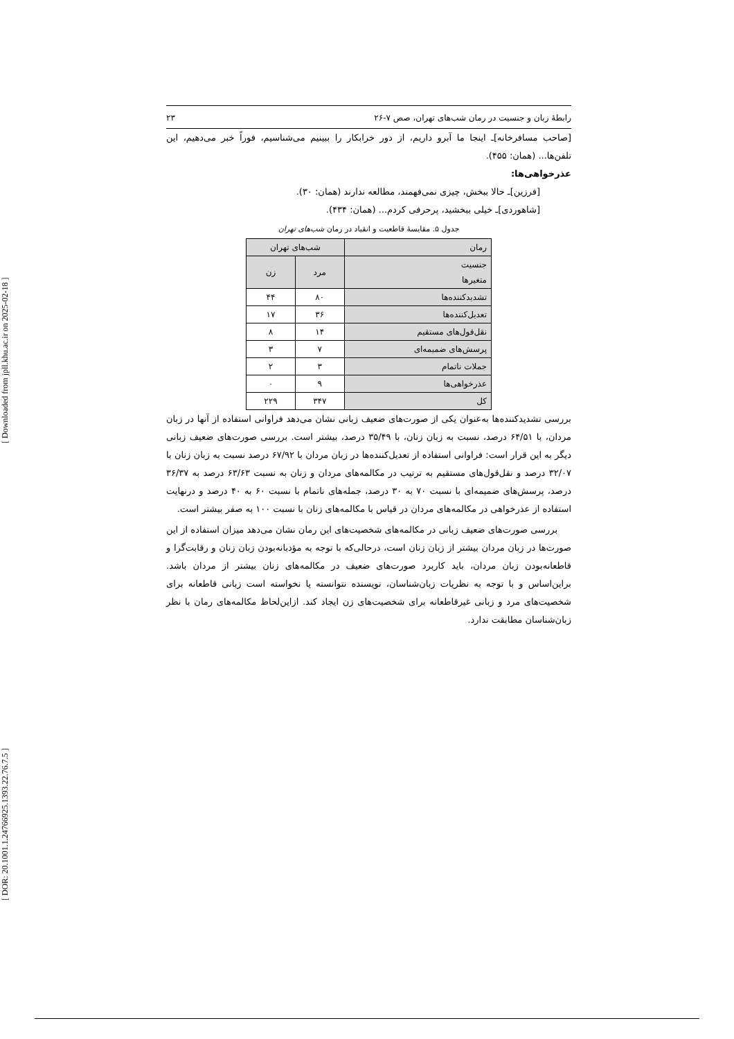[ DOR: 20.1001.1.24766925.1393.22.76.7.5 ] [ Downloaded from jpll.khu.ac.ir on 2025-02-18 ]
رابطهٔ زبان و جنسیت در رمان شب‌های تهران، صص ۷-۲۶ ۲۳
[صاحب مسافرخانه]ـ اینجا ما آبرو داریم، از دور خرابکار را ببینیم می‌شناسیم، فوراً خبر می‌دهیم، این تلفن‌ها... (همان: ۴۵۵).
عذرخواهی‌ها:
[فرزین]ـ حالا ببخش، چیزی نمی‌فهمند، مطالعه ندارند (همان: ۳۰).
[شاهوردی]ـ خیلی ببخشید، پرحرفی کردم... (همان: ۴۳۴).
جدول ۵. مقایسهٔ قاطعیت و انقیاد در رمان شب‌های تهران
| رمان | شب‌های تهران | |
| --- | --- | --- |
| جنسیت متغیرها | مرد | زن |
| تشدیدکننده‌ها | ۸۰ | ۴۴ |
| تعدیل‌کننده‌ها | ۳۶ | ۱۷ |
| نقل‌قول‌های مستقیم | ۱۴ | ۸ |
| پرسش‌های ضمیمه‌ای | ۷ | ۳ |
| جملات ناتمام | ۳ | ۲ |
| عذرخواهی‌ها | ۹ | ۰ |
| کل | ۳۴۷ | ۲۲۹ |
بررسی تشدیدکننده‌ها به‌عنوان یکی از صورت‌های ضعیف زبانی نشان می‌دهد فراوانی استفاده از آنها در زبان مردان، با ۶۴/۵۱ درصد، نسبت به زبان زنان، با ۳۵/۴۹ درصد، بیشتر است. بررسی صورت‌های ضعیف زبانی دیگر به این قرار است: فراوانی استفاده از تعدیل‌کننده‌ها در زبان مردان با ۶۷/۹۲ درصد نسبت به زبان زنان با ۳۲/۰۷ درصد و نقل‌قول‌های مستقیم به ترتیب در مکالمه‌های مردان و زنان به نسبت ۶۳/۶۳ درصد به ۳۶/۳۷ درصد، پرسش‌های ضمیمه‌ای با نسبت ۷۰ به ۳۰ درصد، جمله‌های ناتمام با نسبت ۶۰ به ۴۰ درصد و درنهایت استفاده از عذرخواهی در مکالمه‌های مردان در قیاس با مکالمه‌های زنان با نسبت ۱۰۰ به صفر بیشتر است.
بررسی صورت‌های ضعیف زبانی در مکالمه‌های شخصیت‌های این رمان نشان می‌دهد میزان استفاده از این صورت‌ها در زبان مردان بیشتر از زبان زنان است، درحالی‌که با توجه به مؤدبانه‌بودن زبان زنان و رقابت‌گرا و قاطعانه‌بودن زبان مردان، باید کاربرد صورت‌های ضعیف در مکالمه‌های زنان بیشتر از مردان باشد. براین‌اساس و با توجه به نظریات زبان‌شناسان، نویسنده نتوانسته یا نخواسته است زبانی قاطعانه برای شخصیت‌های مرد و زبانی غیرقاطعانه برای شخصیت‌های زن ایجاد کند. ازاین‌لحاظ مکالمه‌های رمان با نظر زبان‌شناسان مطابقت ندارد.